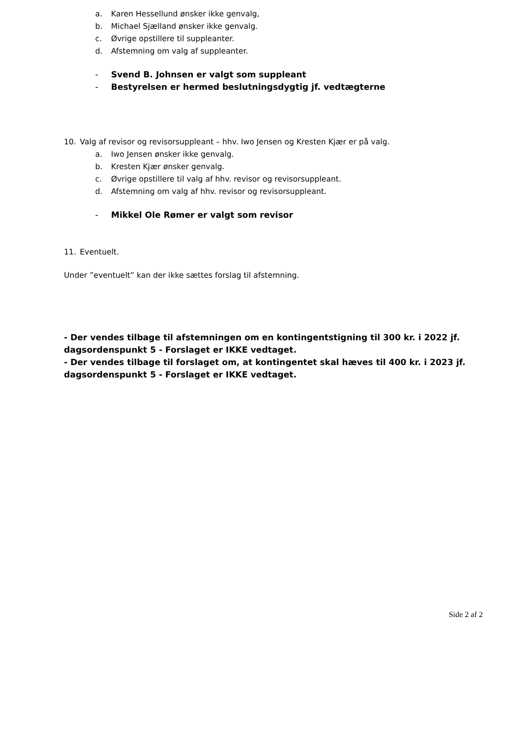a. Karen Hessellund ønsker ikke genvalg,
b. Michael Sjælland ønsker ikke genvalg.
c. Øvrige opstillere til suppleanter.
d. Afstemning om valg af suppleanter.
- Svend B. Johnsen er valgt som suppleant
- Bestyrelsen er hermed beslutningsdygtig jf. vedtægterne
10. Valg af revisor og revisorsuppleant – hhv. Iwo Jensen og Kresten Kjær er på valg.
a. Iwo Jensen ønsker ikke genvalg.
b. Kresten Kjær ønsker genvalg.
c. Øvrige opstillere til valg af hhv. revisor og revisorsuppleant.
d. Afstemning om valg af hhv. revisor og revisorsuppleant.
- Mikkel Ole Rømer er valgt som revisor
11. Eventuelt.
Under ”eventuelt” kan der ikke sættes forslag til afstemning.
- Der vendes tilbage til afstemningen om en kontingentstigning til 300 kr. i 2022 jf. dagsordenspunkt 5 - Forslaget er IKKE vedtaget.
- Der vendes tilbage til forslaget om, at kontingentet skal hæves til 400 kr. i 2023 jf. dagsordenspunkt 5 - Forslaget er IKKE vedtaget.
Side 2 af 2